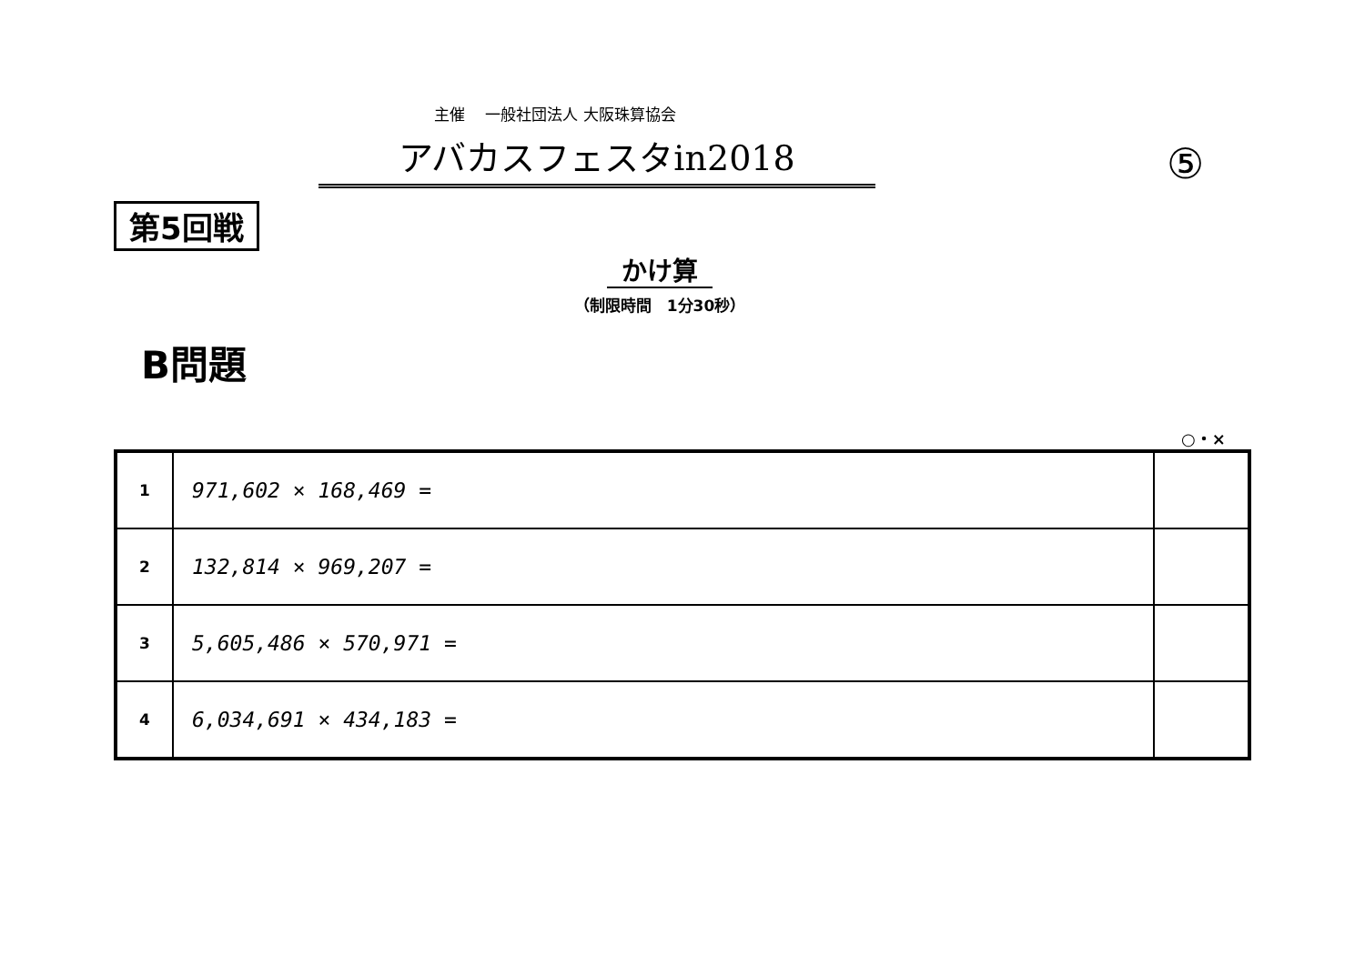主催　 一般社団法人 大阪珠算協会
アバカスフェスタin2018
⑤
第5回戦
かけ算
（制限時間　1分30秒）
B問題
○・×
| 1 | 971,602 × 168,469 = | |
| 2 | 132,814 × 969,207 = | |
| 3 | 5,605,486 × 570,971 = | |
| 4 | 6,034,691 × 434,183 = | |